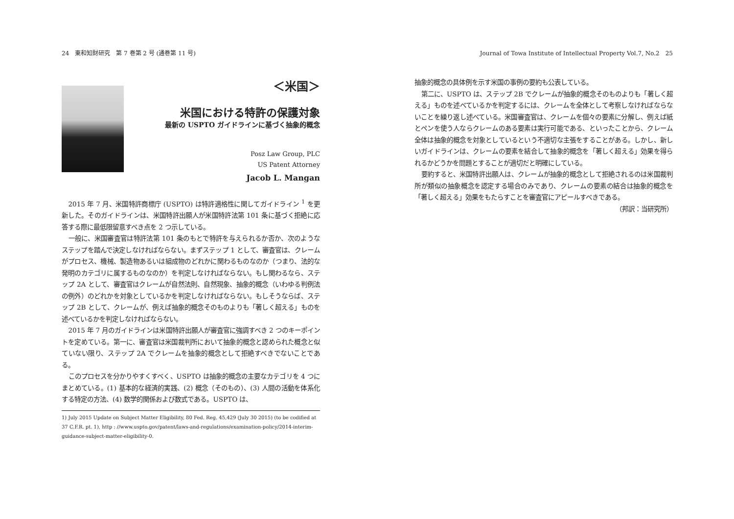24　東和知財研究　第 7 巻第 2 号 (通巻第 11 号)
＜米国＞
米国における特許の保護対象
最新の USPTO ガイドラインに基づく抽象的概念
Posz Law Group, PLC
US Patent Attorney
Jacob L. Mangan
2015 年 7 月、米国特許商標庁 (USPTO) は特許適格性に関してガイドライン <sup>1</sup> を更新した。そのガイドラインは、米国特許出願人が米国特許法第 101 条に基づく拒絶に応答する際に最低限留意すべき点を 2 つ示している。
一般に、米国審査官は特許法第 101 条のもとで特許を与えられるか否か、次のようなステップを踏んで決定しなければならない。まずステップ 1 として、審査官は、クレームがプロセス、機械、製造物あるいは組成物のどれかに関わるものなのか（つまり、法的な発明のカテゴリに属するものなのか）を判定しなければならない。もし関わるなら、ステップ 2A として、審査官はクレームが自然法則、自然現象、抽象的概念（いわゆる判例法の例外）のどれかを対象としているかを判定しなければならない。もしそうならば、ステップ 2B として、クレームが、例えば抽象的概念そのものよりも「著しく超える」ものを述べているかを判定しなければならない。
2015 年 7 月のガイドラインは米国特許出願人が審査官に強調すべき 2 つのキーポイントを定めている。第一に、審査官は米国裁判所において抽象的概念と認められた概念と似ていない限り、ステップ 2A でクレームを抽象的概念として拒絶すべきでないことである。
このプロセスを分かりやすくすべく、USPTO は抽象的概念の主要なカテゴリを 4 つにまとめている。(1) 基本的な経済的実践、(2) 概念（そのもの）、(3) 人間の活動を体系化する特定の方法、(4) 数学的関係および数式である。USPTO は、
1) July 2015 Update on Subject Matter Eligibility, 80 Fed. Reg. 45,429 (July 30 2015) (to be codified at 37 C.F.R. pt. 1), http : //www.uspto.gov/patent/laws-and-regulations/examination-policy/2014-interim-guidance-subject-matter-eligibility-0.
Journal of Towa Institute of Intellectual Property Vol.7, No.2　25
抽象的概念の具体例を示す米国の事例の要約も公表している。
第二に、USPTO は、ステップ 2B でクレームが抽象的概念そのものよりも「著しく超える」ものを述べているかを判定するには、クレームを全体として考察しなければならないことを繰り返し述べている。米国審査官は、クレームを個々の要素に分解し、例えば紙とペンを使う人ならクレームのある要素は実行可能である、といったことから、クレーム全体は抽象的概念を対象としているという不適切な主張をすることがある。しかし、新しいガイドラインは、クレームの要素を結合して抽象的概念を「著しく超える」効果を得られるかどうかを問題とすることが適切だと明確にしている。
要約すると、米国特許出願人は、クレームが抽象的概念として拒絶されるのは米国裁判所が類似の抽象概念を認定する場合のみであり、クレームの要素の結合は抽象的概念を「著しく超える」効果をもたらすことを審査官にアピールすべきである。
（邦訳：当研究所）